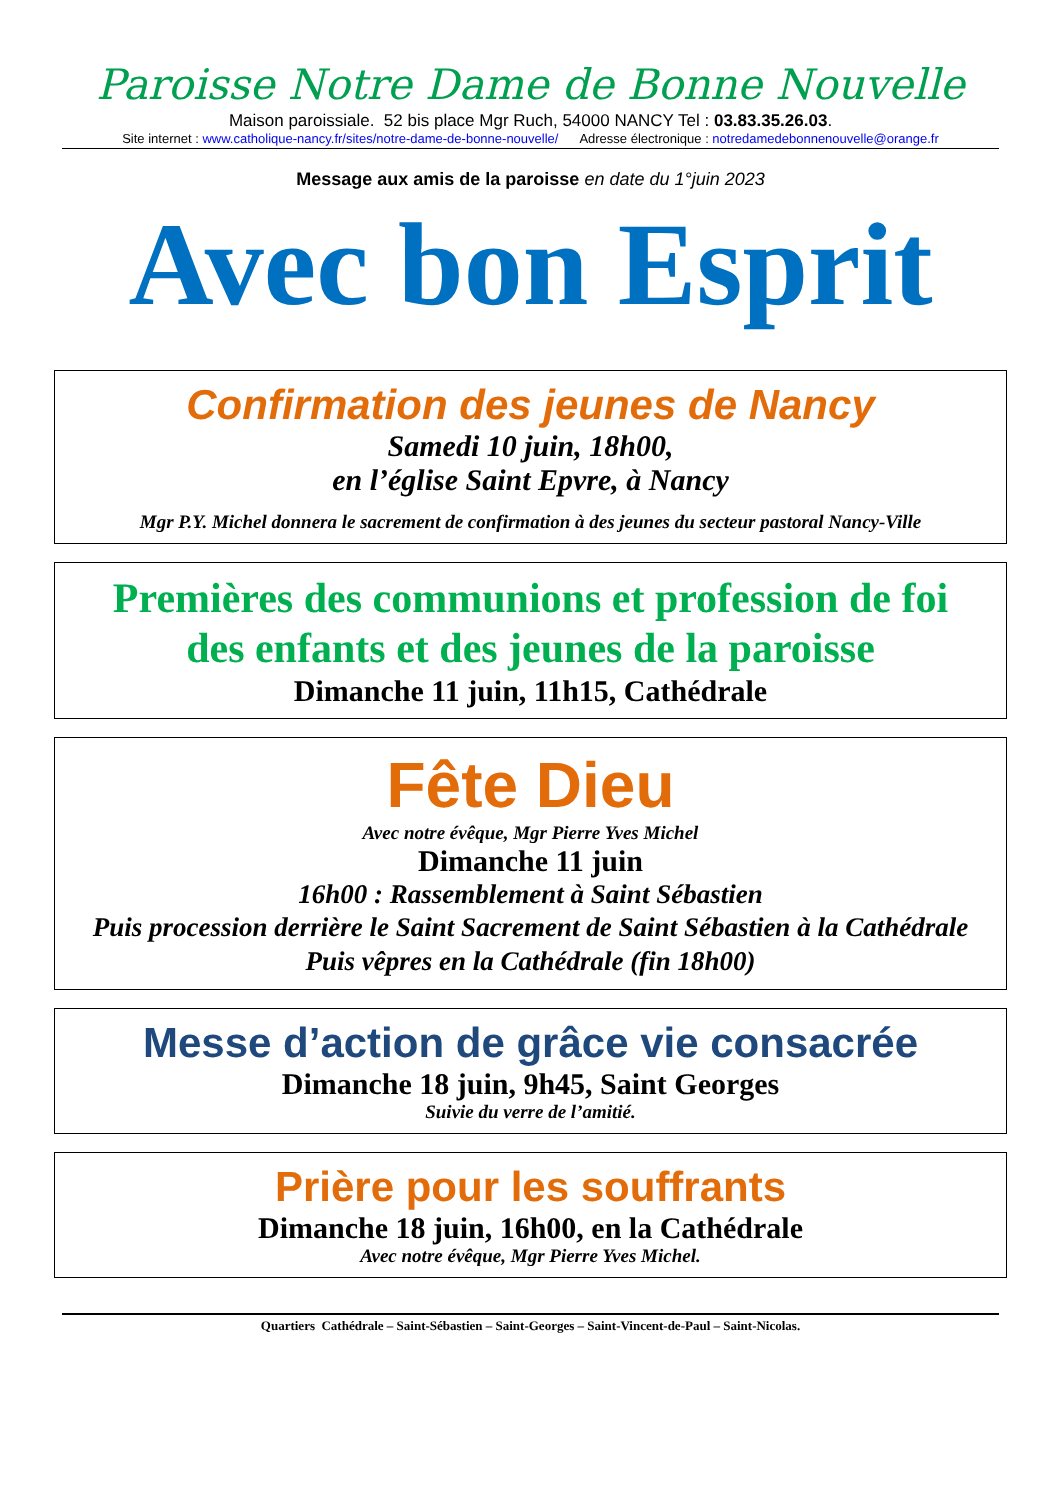Paroisse Notre Dame de Bonne Nouvelle
Maison paroissiale. 52 bis place Mgr Ruch, 54000 NANCY Tel : 03.83.35.26.03.
Site internet : www.catholique-nancy.fr/sites/notre-dame-de-bonne-nouvelle/ Adresse électronique : notredamedebonnenouvelle@orange.fr
Message aux amis de la paroisse en date du 1°juin 2023
Avec bon Esprit
Confirmation des jeunes de Nancy
Samedi 10 juin, 18h00,
en l’église Saint Epvre, à Nancy
Mgr P.Y. Michel donnera le sacrement de confirmation à des jeunes du secteur pastoral Nancy-Ville
Premières des communions et profession de foi
des enfants et des jeunes de la paroisse
Dimanche 11 juin, 11h15, Cathédrale
Fête Dieu
Avec notre évêque, Mgr Pierre Yves Michel
Dimanche 11 juin
16h00 : Rassemblement à Saint Sébastien
Puis procession derrière le Saint Sacrement de Saint Sébastien à la Cathédrale
Puis vêpres en la Cathédrale (fin 18h00)
Messe d’action de grâce vie consacrée
Dimanche 18 juin, 9h45, Saint Georges
Suivie du verre de l’amitié.
Prière pour les souffrants
Dimanche 18 juin, 16h00, en la Cathédrale
Avec notre évêque, Mgr Pierre Yves Michel.
Quartiers Cathédrale – Saint-Sébastien – Saint-Georges – Saint-Vincent-de-Paul – Saint-Nicolas.